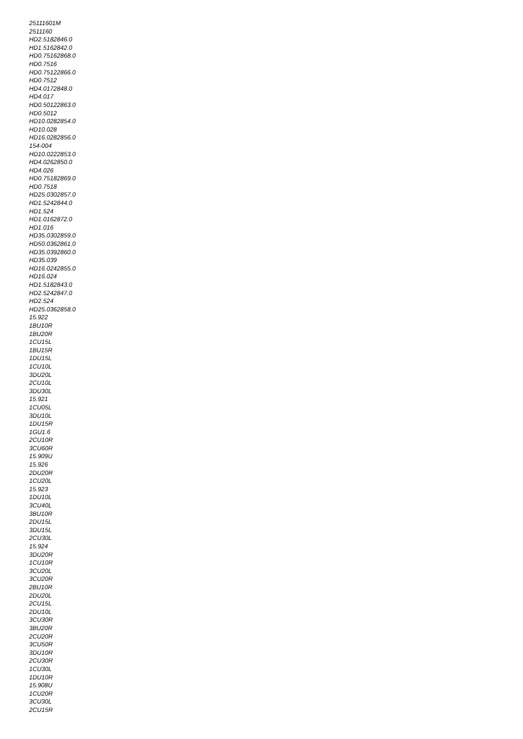25111601M
2511160
HD2.5182846.0
HD1.5162842.0
HD0.75162868.0
HD0.7516
HD0.75122866.0
HD0.7512
HD4.0172848.0
HD4.017
HD0.50122863.0
HD0.5012
HD10.0282854.0
HD10.028
HD16.0282856.0
154-004
HD10.0222853.0
HD4.0262850.0
HD4.026
HD0.75182869.0
HD0.7518
HD25.0302857.0
HD1.5242844.0
HD1.524
HD1.0162872.0
HD1.016
HD35.0302859.0
HD50.0362861.0
HD35.0392860.0
HD35.039
HD16.0242855.0
HD16.024
HD1.5182843.0
HD2.5242847.0
HD2.524
HD25.0362858.0
15.922
1BU10R
1BU20R
1CU15L
1BU15R
1DU15L
1CU10L
3DU20L
2CU10L
3DU30L
15.921
1CU05L
3DU10L
1DU15R
1GU1.6
2CU10R
3CU60R
15.909U
15.926
2DU20R
1CU20L
15.923
1DU10L
3CU40L
3BU10R
2DU15L
3DU15L
2CU30L
15.924
3DU20R
1CU10R
3CU20L
3CU20R
2BU10R
2DU20L
2CU15L
2DU10L
3CU30R
3BU20R
2CU20R
3CU50R
3DU10R
2CU30R
1CU30L
1DU10R
15.908U
1CU20R
3CU30L
2CU15R